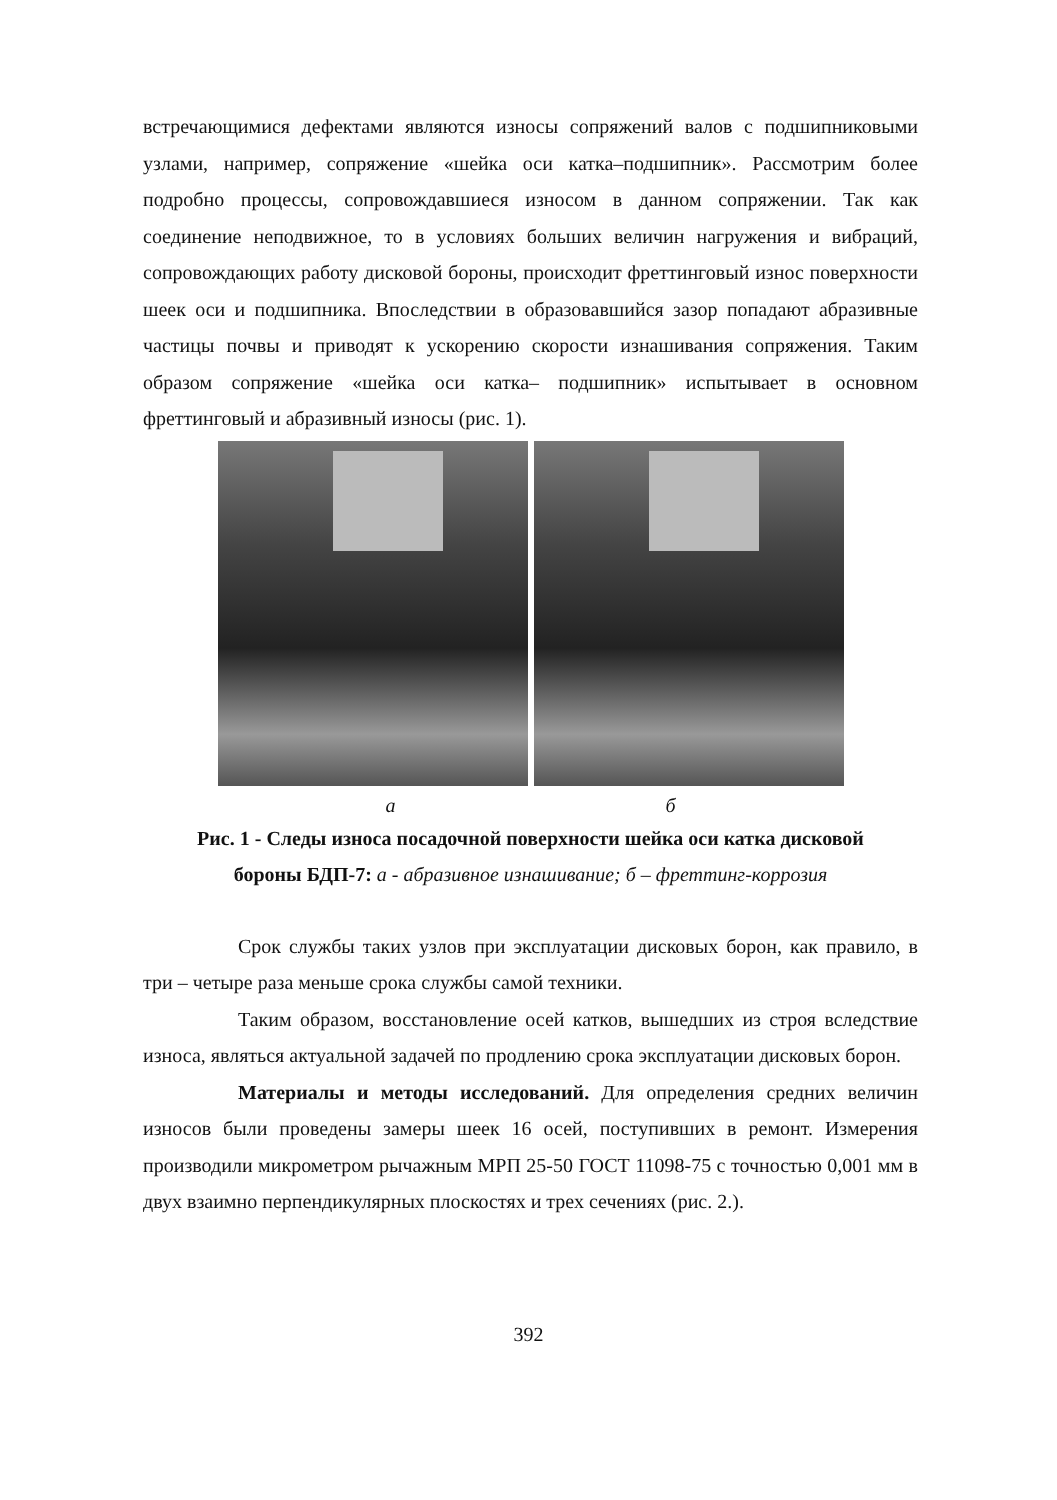встречающимися дефектами являются износы сопряжений валов с подшипниковыми узлами, например, сопряжение «шейка оси катка–подшипник». Рассмотрим более подробно процессы, сопровождавшиеся износом в данном сопряжении. Так как соединение неподвижное, то в условиях больших величин нагружения и вибраций, сопровождающих работу дисковой бороны, происходит фреттинговый износ поверхности шеек оси и подшипника. Впоследствии в образовавшийся зазор попадают абразивные частицы почвы и приводят к ускорению скорости изнашивания сопряжения. Таким образом сопряжение «шейка оси катка– подшипник» испытывает в основном фреттинговый и абразивный износы (рис. 1).
а б
Рис. 1 - Следы износа посадочной поверхности шейка оси катка дисковой
бороны БДП-7: а - абразивное изнашивание; б – фреттинг-коррозия
Срок службы таких узлов при эксплуатации дисковых борон, как правило, в три – четыре раза меньше срока службы самой техники.
Таким образом, восстановление осей катков, вышедших из строя вследствие износа, являться актуальной задачей по продлению срока эксплуатации дисковых борон.
Материалы и методы исследований. Для определения средних величин износов были проведены замеры шеек 16 осей, поступивших в ремонт. Измерения производили микрометром рычажным МРП 25-50 ГОСТ 11098-75 с точностью 0,001 мм в двух взаимно перпендикулярных плоскостях и трех сечениях (рис. 2.).
392